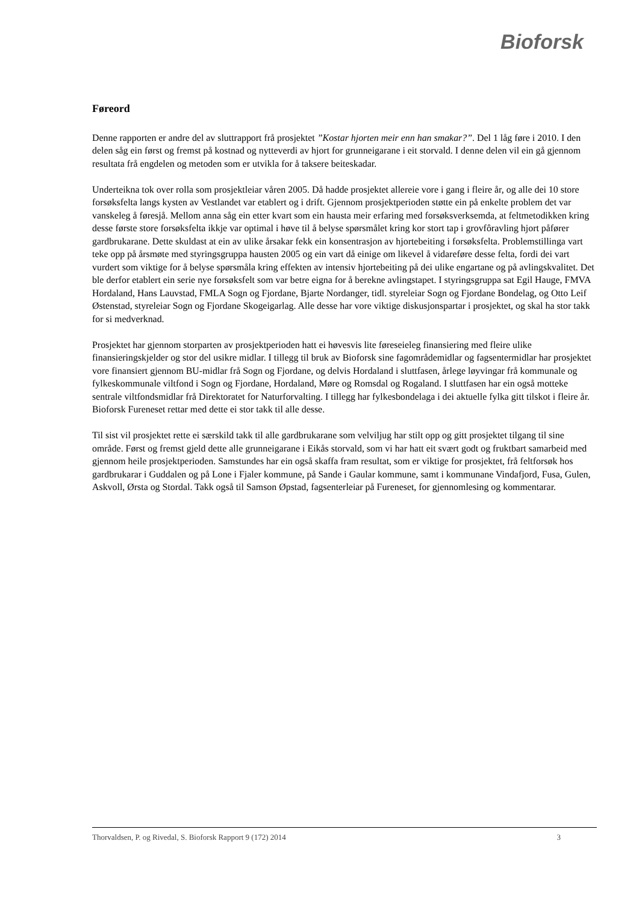Bioforsk
Føreord
Denne rapporten er andre del av sluttrapport frå prosjektet ”Kostar hjorten meir enn han smakar?”. Del 1 låg føre i 2010. I den delen såg ein først og fremst på kostnad og nytteverdi av hjort for grunneigarane i eit storvald. I denne delen vil ein gå gjennom resultata frå engdelen og metoden som er utvikla for å taksere beiteskadar.
Underteikna tok over rolla som prosjektleiar våren 2005. Då hadde prosjektet allereie vore i gang i fleire år, og alle dei 10 store forsøksfelta langs kysten av Vestlandet var etablert og i drift. Gjennom prosjektperioden støtte ein på enkelte problem det var vanskeleg å føresjå. Mellom anna såg ein etter kvart som ein hausta meir erfaring med forsøksverksemda, at feltmetodikken kring desse første store forsøksfelta ikkje var optimal i høve til å belyse spørsmålet kring kor stort tap i grovfôravling hjort påfører gardbrukarane. Dette skuldast at ein av ulike årsakar fekk ein konsentrasjon av hjortebeiting i forsøksfelta. Problemstillinga vart teke opp på årsmøte med styringsgruppa hausten 2005 og ein vart då einige om likevel å vidareføre desse felta, fordi dei vart vurdert som viktige for å belyse spørsmåla kring effekten av intensiv hjortebeiting på dei ulike engartane og på avlingskvalitet. Det ble derfor etablert ein serie nye forsøksfelt som var betre eigna for å berekne avlingstapet. I styringsgruppa sat Egil Hauge, FMVA Hordaland, Hans Lauvstad, FMLA Sogn og Fjordane, Bjarte Nordanger, tidl. styreleiar Sogn og Fjordane Bondelag, og Otto Leif Østenstad, styreleiar Sogn og Fjordane Skogeigarlag. Alle desse har vore viktige diskusjonspartar i prosjektet, og skal ha stor takk for si medverknad.
Prosjektet har gjennom storparten av prosjektperioden hatt ei høvesvis lite føreseieleg finansiering med fleire ulike finansieringskjelder og stor del usikre midlar. I tillegg til bruk av Bioforsk sine fagområdemidlar og fagsentermidlar har prosjektet vore finansiert gjennom BU-midlar frå Sogn og Fjordane, og delvis Hordaland i sluttfasen, årlege løyvingar frå kommunale og fylkeskommunale viltfond i Sogn og Fjordane, Hordaland, Møre og Romsdal og Rogaland. I sluttfasen har ein også motteke sentrale viltfondsmidlar frå Direktoratet for Naturforvalting. I tillegg har fylkesbondelaga i dei aktuelle fylka gitt tilskot i fleire år. Bioforsk Fureneset rettar med dette ei stor takk til alle desse.
Til sist vil prosjektet rette ei særskild takk til alle gardbrukarane som velviljug har stilt opp og gitt prosjektet tilgang til sine område. Først og fremst gjeld dette alle grunneigarane i Eikås storvald, som vi har hatt eit svært godt og fruktbart samarbeid med gjennom heile prosjektperioden. Samstundes har ein også skaffa fram resultat, som er viktige for prosjektet, frå feltforsøk hos gardbrukarar i Guddalen og på Lone i Fjaler kommune, på Sande i Gaular kommune, samt i kommunane Vindafjord, Fusa, Gulen, Askvoll, Ørsta og Stordal. Takk også til Samson Øpstad, fagsenterleiar på Fureneset, for gjennomlesing og kommentarar.
Thorvaldsen, P. og Rivedal, S. Bioforsk Rapport 9 (172) 2014 3